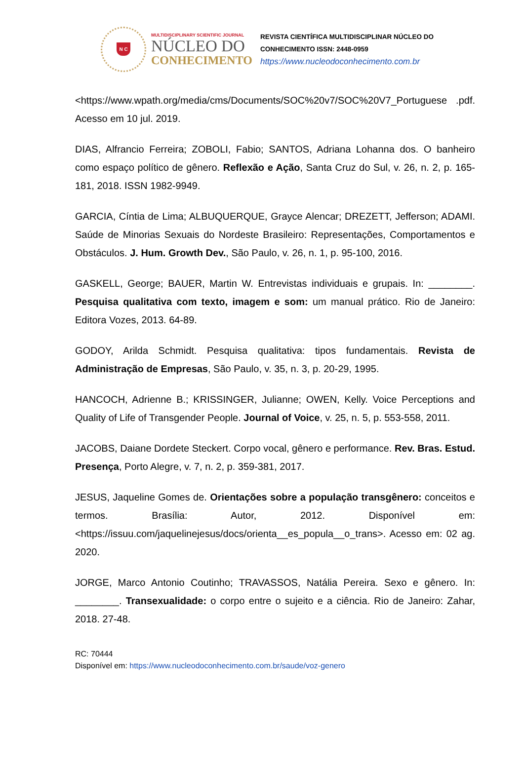N C
MULTIDISCIPLINARY SCIENTIFIC JOURNAL
NÚCLEO DO
CONHECIMENTO
REVISTA CIENTÍFICA MULTIDISCIPLINAR NÚCLEO DO
CONHECIMENTO ISSN: 2448-0959
https://www.nucleodoconhecimento.com.br
<https://www.wpath.org/media/cms/Documents/SOC%20v7/SOC%20V7_Portuguese .pdf. Acesso em 10 jul. 2019.
DIAS, Alfrancio Ferreira; ZOBOLI, Fabio; SANTOS, Adriana Lohanna dos. O banheiro como espaço político de gênero. Reflexão e Ação, Santa Cruz do Sul, v. 26, n. 2, p. 165-181, 2018. ISSN 1982-9949.
GARCIA, Cíntia de Lima; ALBUQUERQUE, Grayce Alencar; DREZETT, Jefferson; ADAMI. Saúde de Minorias Sexuais do Nordeste Brasileiro: Representações, Comportamentos e Obstáculos. J. Hum. Growth Dev., São Paulo, v. 26, n. 1, p. 95-100, 2016.
GASKELL, George; BAUER, Martin W. Entrevistas individuais e grupais. In: ________. Pesquisa qualitativa com texto, imagem e som: um manual prático. Rio de Janeiro: Editora Vozes, 2013. 64-89.
GODOY, Arilda Schmidt. Pesquisa qualitativa: tipos fundamentais. Revista de Administração de Empresas, São Paulo, v. 35, n. 3, p. 20-29, 1995.
HANCOCH, Adrienne B.; KRISSINGER, Julianne; OWEN, Kelly. Voice Perceptions and Quality of Life of Transgender People. Journal of Voice, v. 25, n. 5, p. 553-558, 2011.
JACOBS, Daiane Dordete Steckert. Corpo vocal, gênero e performance. Rev. Bras. Estud. Presença, Porto Alegre, v. 7, n. 2, p. 359-381, 2017.
JESUS, Jaqueline Gomes de. Orientações sobre a população transgênero: conceitos e termos. Brasília: Autor, 2012. Disponível em: <https://issuu.com/jaquelinejesus/docs/orienta__es_popula__o_trans>. Acesso em: 02 ag. 2020.
JORGE, Marco Antonio Coutinho; TRAVASSOS, Natália Pereira. Sexo e gênero. In: ________. Transexualidade: o corpo entre o sujeito e a ciência. Rio de Janeiro: Zahar, 2018. 27-48.
RC: 70444
Disponível em: https://www.nucleodoconhecimento.com.br/saude/voz-genero